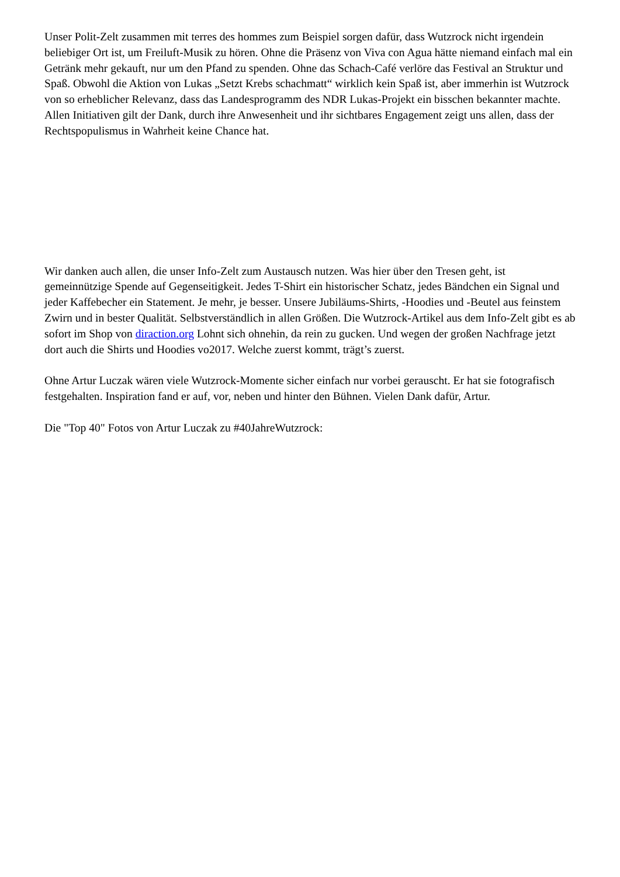Unser Polit-Zelt zusammen mit terres des hommes zum Beispiel sorgen dafür, dass Wutzrock nicht irgendein beliebiger Ort ist, um Freiluft-Musik zu hören. Ohne die Präsenz von Viva con Agua hätte niemand einfach mal ein Getränk mehr gekauft, nur um den Pfand zu spenden. Ohne das Schach-Café verlöre das Festival an Struktur und Spaß. Obwohl die Aktion von Lukas „Setzt Krebs schachmatt“ wirklich kein Spaß ist, aber immerhin ist Wutzrock von so erheblicher Relevanz, dass das Landesprogramm des NDR Lukas-Projekt ein bisschen bekannter machte. Allen Initiativen gilt der Dank, durch ihre Anwesenheit und ihr sichtbares Engagement zeigt uns allen, dass der Rechtspopulismus in Wahrheit keine Chance hat.
Wir danken auch allen, die unser Info-Zelt zum Austausch nutzen. Was hier über den Tresen geht, ist gemeinnützige Spende auf Gegenseitigkeit. Jedes T-Shirt ein historischer Schatz, jedes Bändchen ein Signal und jeder Kaffebecher ein Statement. Je mehr, je besser. Unsere Jubiläums-Shirts, -Hoodies und -Beutel aus feinstem Zwirn und in bester Qualität. Selbstverständlich in allen Größen. Die Wutzrock-Artikel aus dem Info-Zelt gibt es ab sofort im Shop von diraction.org Lohnt sich ohnehin, da rein zu gucken. Und wegen der großen Nachfrage jetzt dort auch die Shirts und Hoodies vo2017. Welche zuerst kommt, trägt’s zuerst.
Ohne Artur Luczak wären viele Wutzrock-Momente sicher einfach nur vorbei gerauscht. Er hat sie fotografisch festgehalten. Inspiration fand er auf, vor, neben und hinter den Bühnen. Vielen Dank dafür, Artur.
Die "Top 40" Fotos von Artur Luczak zu #40JahreWutzrock: